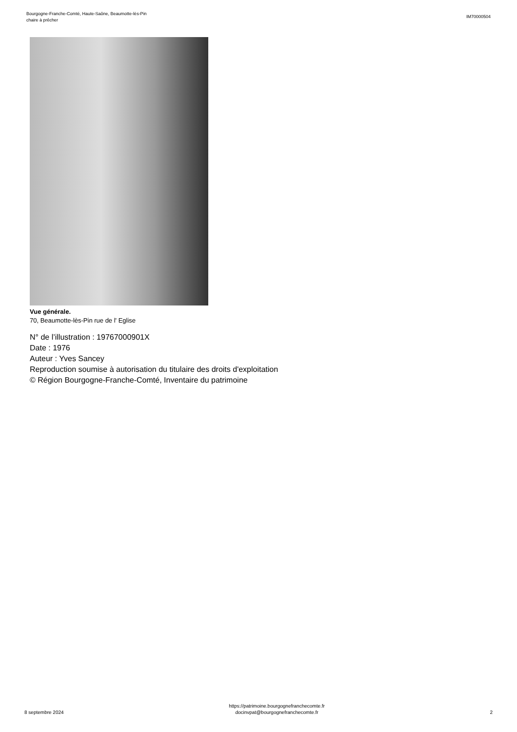Bourgogne-Franche-Comté, Haute-Saône, Beaumotte-lès-Pin
chaire à prêcher
IM70000504
Vue générale.
70, Beaumotte-lès-Pin rue de l' Eglise
N° de l’illustration : 19767000901X
Date : 1976
Auteur : Yves Sancey
Reproduction soumise à autorisation du titulaire des droits d'exploitation
© Région Bourgogne-Franche-Comté, Inventaire du patrimoine
8 septembre 2024
https://patrimoine.bourgognefranchecomte.fr
docinvpat@bourgognefranchecomte.fr
2